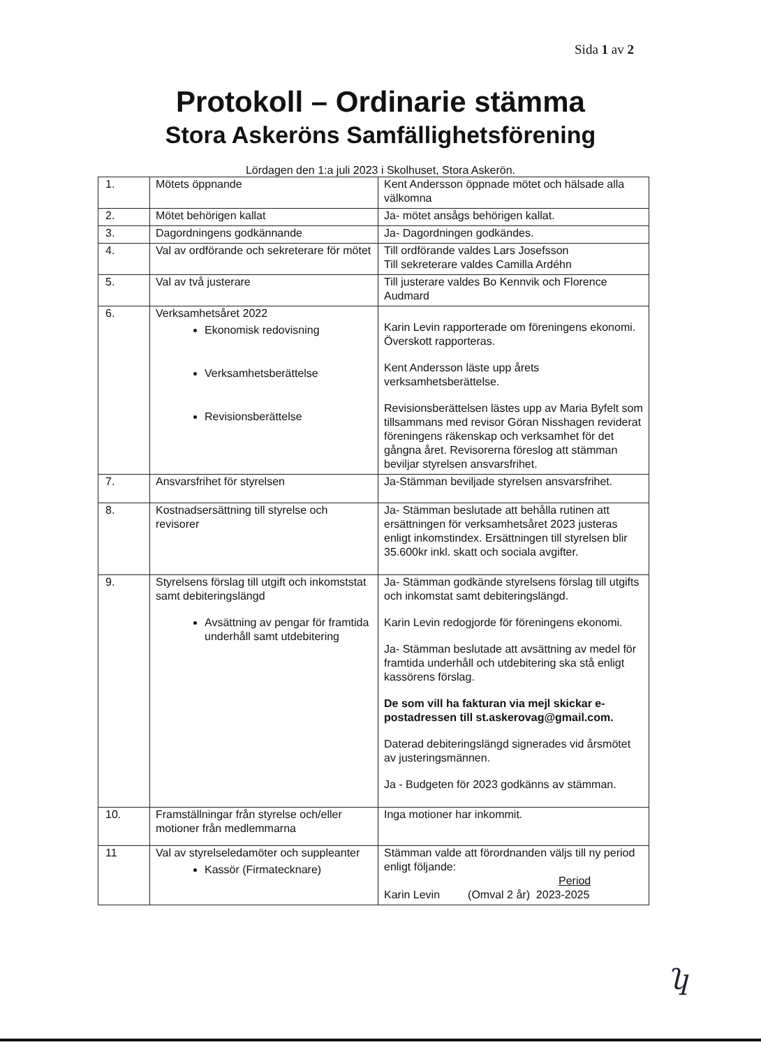Sida 1 av 2
Protokoll – Ordinarie stämma
Stora Askeröns Samfällighetsförening
Lördagen den 1:a juli 2023 i Skolhuset, Stora Askerön.
| 1. | Mötets öppnande | Kent Andersson öppnade mötet och hälsade alla välkomna |
| 2. | Mötet behörigen kallat | Ja- mötet ansågs behörigen kallat. |
| 3. | Dagordningens godkännande | Ja- Dagordningen godkändes. |
| 4. | Val av ordförande och sekreterare för mötet | Till ordförande valdes Lars Josefsson Till sekreterare valdes Camilla Ardéhn |
| 5. | Val av två justerare | Till justerare valdes Bo Kennvik och Florence Audmard |
| 6. | Verksamhetsåret 2022 Ekonomisk redovisning Verksamhetsberättelse Revisionsberättelse | Karin Levin rapporterade om föreningens ekonomi. Överskott rapporteras. Kent Andersson läste upp årets verksamhetsberättelse. Revisionsberättelsen lästes upp av Maria Byfelt som tillsammans med revisor Göran Nisshagen reviderat föreningens räkenskap och verksamhet för det gångna året. Revisorerna föreslog att stämman beviljar styrelsen ansvarsfrihet. |
| 7. | Ansvarsfrihet för styrelsen | Ja-Stämman beviljade styrelsen ansvarsfrihet. |
| 8. | Kostnadsersättning till styrelse och revisorer | Ja- Stämman beslutade att behålla rutinen att ersättningen för verksamhetsåret 2023 justeras enligt inkomstindex. Ersättningen till styrelsen blir 35.600kr inkl. skatt och sociala avgifter. |
| 9. | Styrelsens förslag till utgift och inkomststat samt debiteringslängd Avsättning av pengar för framtida underhåll samt utdebitering | Ja- Stämman godkände styrelsens förslag till utgifts och inkomstat samt debiteringslängd. Karin Levin redogjorde för föreningens ekonomi. Ja- Stämman beslutade att avsättning av medel för framtida underhåll och utdebitering ska stå enligt kassörens förslag. De som vill ha fakturan via mejl skickar e-postadressen till st.askerovag@gmail.com. Daterad debiteringslängd signerades vid årsmötet av justeringsmännen. Ja - Budgeten för 2023 godkänns av stämman. |
| 10. | Framställningar från styrelse och/eller motioner från medlemmarna | Inga motioner har inkommit. |
| 11 | Val av styrelseledamöter och suppleanter Kassör (Firmatecknare) | Stämman valde att förordnanden väljs till ny period enligt följande: Period Karin Levin (Omval 2 år) 2023-2025 |
ʮ